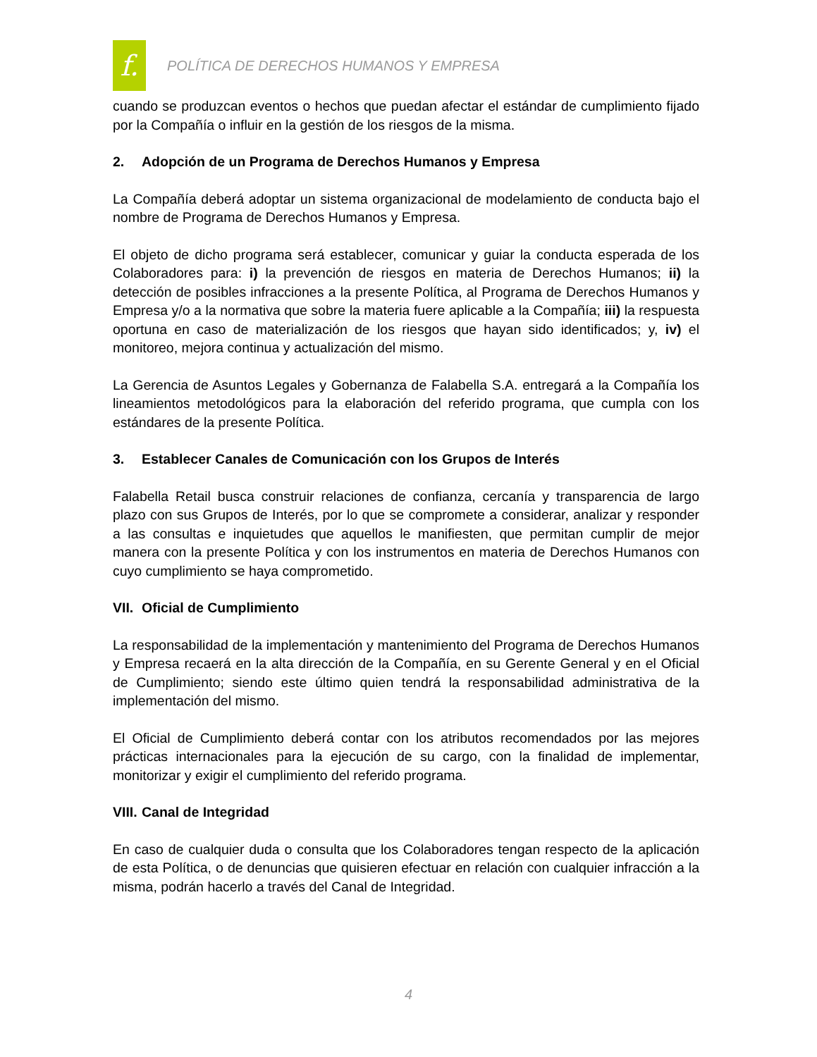f.
POLÍTICA DE DERECHOS HUMANOS Y EMPRESA
cuando se produzcan eventos o hechos que puedan afectar el estándar de cumplimiento fijado por la Compañía o influir en la gestión de los riesgos de la misma.
2. Adopción de un Programa de Derechos Humanos y Empresa
La Compañía deberá adoptar un sistema organizacional de modelamiento de conducta bajo el nombre de Programa de Derechos Humanos y Empresa.
El objeto de dicho programa será establecer, comunicar y guiar la conducta esperada de los Colaboradores para: i) la prevención de riesgos en materia de Derechos Humanos; ii) la detección de posibles infracciones a la presente Política, al Programa de Derechos Humanos y Empresa y/o a la normativa que sobre la materia fuere aplicable a la Compañía; iii) la respuesta oportuna en caso de materialización de los riesgos que hayan sido identificados; y, iv) el monitoreo, mejora continua y actualización del mismo.
La Gerencia de Asuntos Legales y Gobernanza de Falabella S.A. entregará a la Compañía los lineamientos metodológicos para la elaboración del referido programa, que cumpla con los estándares de la presente Política.
3. Establecer Canales de Comunicación con los Grupos de Interés
Falabella Retail busca construir relaciones de confianza, cercanía y transparencia de largo plazo con sus Grupos de Interés, por lo que se compromete a considerar, analizar y responder a las consultas e inquietudes que aquellos le manifiesten, que permitan cumplir de mejor manera con la presente Política y con los instrumentos en materia de Derechos Humanos con cuyo cumplimiento se haya comprometido.
VII. Oficial de Cumplimiento
La responsabilidad de la implementación y mantenimiento del Programa de Derechos Humanos y Empresa recaerá en la alta dirección de la Compañía, en su Gerente General y en el Oficial de Cumplimiento; siendo este último quien tendrá la responsabilidad administrativa de la implementación del mismo.
El Oficial de Cumplimiento deberá contar con los atributos recomendados por las mejores prácticas internacionales para la ejecución de su cargo, con la finalidad de implementar, monitorizar y exigir el cumplimiento del referido programa.
VIII. Canal de Integridad
En caso de cualquier duda o consulta que los Colaboradores tengan respecto de la aplicación de esta Política, o de denuncias que quisieren efectuar en relación con cualquier infracción a la misma, podrán hacerlo a través del Canal de Integridad.
4